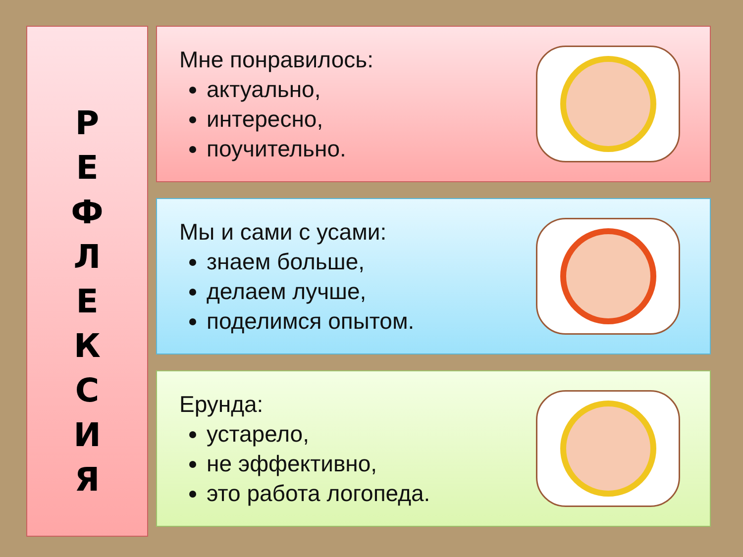Р
Е
Ф
Л
Е
К
С
И
Я
Мне понравилось:
актуально,
интересно,
поучительно.
Мы и сами с усами:
знаем больше,
делаем лучше,
поделимся опытом.
Ерунда:
устарело,
не эффективно,
это работа логопеда.